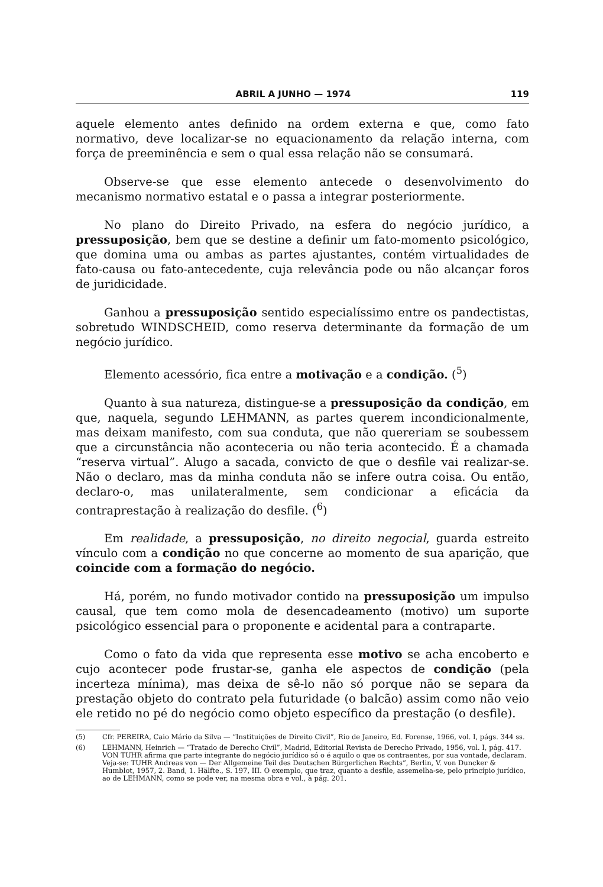ABRIL A JUNHO — 1974 119
aquele elemento antes definido na ordem externa e que, como fato normativo, deve localizar-se no equacionamento da relação interna, com força de preeminência e sem o qual essa relação não se consumará.
Observe-se que esse elemento antecede o desenvolvimento do mecanismo normativo estatal e o passa a integrar posteriormente.
No plano do Direito Privado, na esfera do negócio jurídico, a pressuposição, bem que se destine a definir um fato-momento psicológico, que domina uma ou ambas as partes ajustantes, contém virtualidades de fato-causa ou fato-antecedente, cuja relevância pode ou não alcançar foros de juridicidade.
Ganhou a pressuposição sentido especialíssimo entre os pandectistas, sobretudo WINDSCHEID, como reserva determinante da formação de um negócio jurídico.
Elemento acessório, fica entre a motivação e a condição. (<sup>5</sup>)
Quanto à sua natureza, distingue-se a pressuposição da condição, em que, naquela, segundo LEHMANN, as partes querem incondicionalmente, mas deixam manifesto, com sua conduta, que não quereriam se soubessem que a circunstância não aconteceria ou não teria acontecido. É a chamada “reserva virtual”. Alugo a sacada, convicto de que o desfile vai realizar-se. Não o declaro, mas da minha conduta não se infere outra coisa. Ou então, declaro-o, mas unilateralmente, sem condicionar a eficácia da contraprestação à realização do desfile. (<sup>6</sup>)
Em realidade, a pressuposição, no direito negocial, guarda estreito vínculo com a condição no que concerne ao momento de sua aparição, que coincide com a formação do negócio.
Há, porém, no fundo motivador contido na pressuposição um impulso causal, que tem como mola de desencadeamento (motivo) um suporte psicológico essencial para o proponente e acidental para a contraparte.
Como o fato da vida que representa esse motivo se acha encoberto e cujo acontecer pode frustar-se, ganha ele aspectos de condição (pela incerteza mínima), mas deixa de sê-lo não só porque não se separa da prestação objeto do contrato pela futuridade (o balcão) assim como não veio ele retido no pé do negócio como objeto específico da prestação (o desfile).
(5) Cfr. PEREIRA, Caio Mário da Silva — “Instituições de Direito Civil”, Rio de Janeiro, Ed. Forense, 1966, vol. I, págs. 344 ss.
(6) LEHMANN, Heinrich — “Tratado de Derecho Civil”, Madrid, Editorial Revista de Derecho Privado, 1956, vol. I, pág. 417. VON TUHR afirma que parte integrante do negócio jurídico só o é aquilo o que os contraentes, por sua vontade, declaram. Veja-se: TUHR Andreas von — Der Allgemeine Teil des Deutschen Bürgerlichen Rechts”, Berlin, V. von Duncker & Humblot, 1957, 2. Band, 1. Hälfte., S. 197, III. O exemplo, que traz, quanto a desfile, assemelha-se, pelo princípio jurídico, ao de LEHMANN, como se pode ver, na mesma obra e vol., à pág. 201.